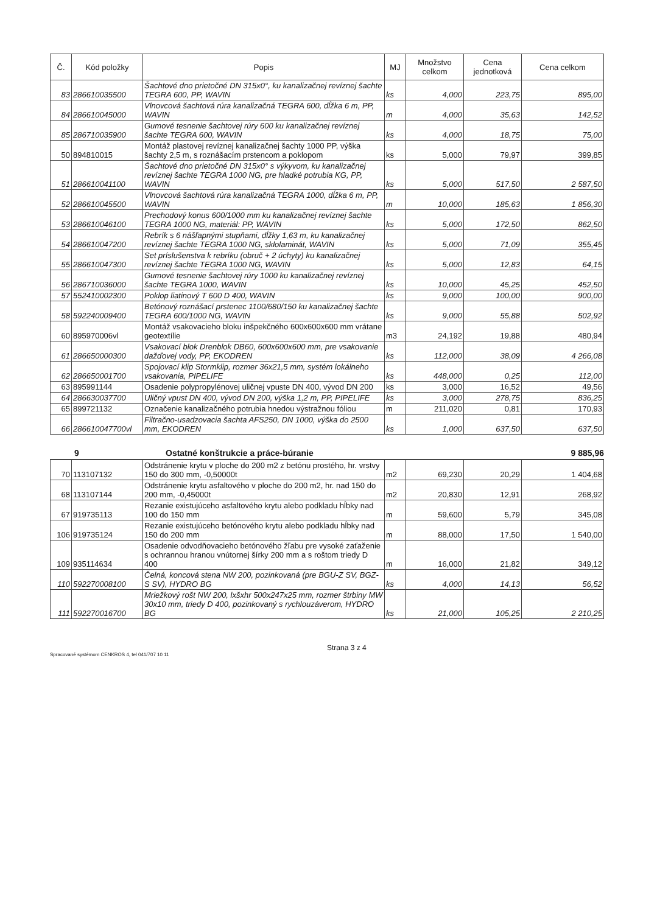| Č. | Kód položky | Popis | MJ | Množstvo celkom | Cena jednotková | Cena celkom |
| --- | --- | --- | --- | --- | --- | --- |
| 83 | 286610035500 | Šachtové dno prietočné DN 315x0°, ku kanalizačnej revíznej šachte TEGRA 600, PP, WAVIN | ks | 4,000 | 223,75 | 895,00 |
| 84 | 286610045000 | Vlnovcová šachtová rúra kanalizačná TEGRA 600, dĺžka 6 m, PP, WAVIN | m | 4,000 | 35,63 | 142,52 |
| 85 | 286710035900 | Gumové tesnenie šachtovej rúry 600 ku kanalizačnej revíznej šachte TEGRA 600, WAVIN | ks | 4,000 | 18,75 | 75,00 |
| 50 | 894810015 | Montáž plastovej revíznej kanalizačnej šachty 1000 PP, výška šachty 2,5 m, s roznášacím prstencom a poklopom | ks | 5,000 | 79,97 | 399,85 |
| 51 | 286610041100 | Šachtové dno prietočné DN 315x0° s výkyvom, ku kanalizačnej revíznej šachte TEGRA 1000 NG, pre hladké potrubia KG, PP, WAVIN | ks | 5,000 | 517,50 | 2 587,50 |
| 52 | 286610045500 | Vlnovcová šachtová rúra kanalizačná TEGRA 1000, dĺžka 6 m, PP, WAVIN | m | 10,000 | 185,63 | 1 856,30 |
| 53 | 286610046100 | Prechodový konus 600/1000 mm ku kanalizačnej revíznej šachte TEGRA 1000 NG, materiál: PP, WAVIN | ks | 5,000 | 172,50 | 862,50 |
| 54 | 286610047200 | Rebrík s 6 nášľapnými stupňami, dĺžky 1,63 m, ku kanalizačnej revíznej šachte TEGRA 1000 NG, sklolaminát, WAVIN | ks | 5,000 | 71,09 | 355,45 |
| 55 | 286610047300 | Set príslušenstva k rebríku (obruč + 2 úchyty) ku kanalizačnej revíznej šachte TEGRA 1000 NG, WAVIN | ks | 5,000 | 12,83 | 64,15 |
| 56 | 286710036000 | Gumové tesnenie šachtovej rúry 1000 ku kanalizačnej revíznej šachte TEGRA 1000, WAVIN | ks | 10,000 | 45,25 | 452,50 |
| 57 | 552410002300 | Poklop liatinový T 600 D 400, WAVIN | ks | 9,000 | 100,00 | 900,00 |
| 58 | 592240009400 | Betónový roznášací prstenec 1100/680/150 ku kanalizačnej šachte TEGRA 600/1000 NG, WAVIN | ks | 9,000 | 55,88 | 502,92 |
| 60 | 895970006vl | Montáž vsakovacieho bloku inšpekčného 600x600x600 mm vrátane geotextílie | m3 | 24,192 | 19,88 | 480,94 |
| 61 | 286650000300 | Vsakovací blok Drenblok DB60, 600x600x600 mm, pre vsakovanie dažďovej vody, PP, EKODREN | ks | 112,000 | 38,09 | 4 266,08 |
| 62 | 286650001700 | Spojovací klip Stormklip, rozmer 36x21,5 mm, systém lokálneho vsakovania, PIPELIFE | ks | 448,000 | 0,25 | 112,00 |
| 63 | 895991144 | Osadenie polypropylénovej uličnej vpuste DN 400, vývod DN 200 | ks | 3,000 | 16,52 | 49,56 |
| 64 | 286630037700 | Uličný vpust DN 400, vývod DN 200, výška 1,2 m, PP, PIPELIFE | ks | 3,000 | 278,75 | 836,25 |
| 65 | 899721132 | Označenie kanalizačného potrubia hnedou výstražnou fóliou | m | 211,020 | 0,81 | 170,93 |
| 66 | 286610047700vl | Filtračno-usadzovacia šachta AFS250, DN 1000, výška do 2500 mm, EKODREN | ks | 1,000 | 637,50 | 637,50 |
9 Ostatné konštrukcie a práce-búranie 9 885,96
| 70 | 113107132 | Odstránenie krytu v ploche do 200 m2 z betónu prostého, hr. vrstvy 150 do 300 mm, -0,50000t | m2 | 69,230 | 20,29 | 1 404,68 |
| 68 | 113107144 | Odstránenie krytu asfaltového v ploche do 200 m2, hr. nad 150 do 200 mm, -0,45000t | m2 | 20,830 | 12,91 | 268,92 |
| 67 | 919735113 | Rezanie existujúceho asfaltového krytu alebo podkladu hĺbky nad 100 do 150 mm | m | 59,600 | 5,79 | 345,08 |
| 106 | 919735124 | Rezanie existujúceho betónového krytu alebo podkladu hĺbky nad 150 do 200 mm | m | 88,000 | 17,50 | 1 540,00 |
| 109 | 935114634 | Osadenie odvodňovacieho betónového žľabu pre vysoké zaťaženie s ochrannou hranou vnútornej šírky 200 mm a s roštom triedy D 400 | m | 16,000 | 21,82 | 349,12 |
| 110 | 592270008100 | Čelná, koncová stena NW 200, pozinkovaná (pre BGU-Z SV, BGZ-S SV), HYDRO BG | ks | 4,000 | 14,13 | 56,52 |
| 111 | 592270016700 | Mriežkový rošt NW 200, lxšxhr 500x247x25 mm, rozmer štrbiny MW 30x10 mm, triedy D 400, pozinkovaný s rychlouzáverom, HYDRO BG | ks | 21,000 | 105,25 | 2 210,25 |
Spracované systémom CENKROS 4, tel 041/707 10 11 Strana 3 z 4